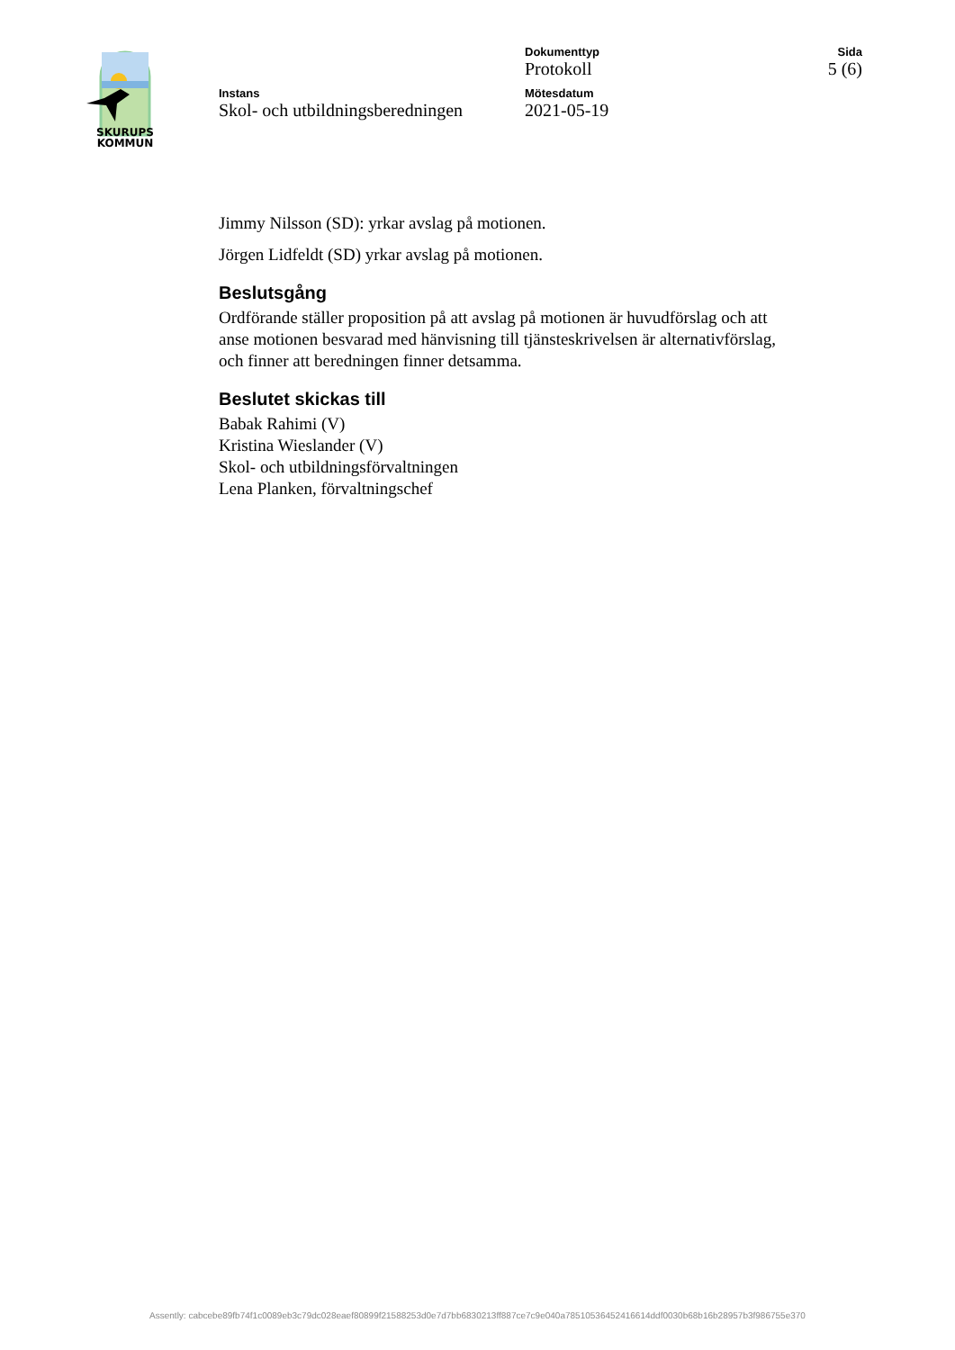SKURUPS
KOMMUN
Dokumenttyp
Protokoll
Sida
5 (6)
Instans
Skol- och utbildningsberedningen
Mötesdatum
2021-05-19
Jimmy Nilsson (SD): yrkar avslag på motionen.
Jörgen Lidfeldt (SD) yrkar avslag på motionen.
Beslutsgång
Ordförande ställer proposition på att avslag på motionen är huvudförslag och att anse motionen besvarad med hänvisning till tjänsteskrivelsen är alternativförslag, och finner att beredningen finner detsamma.
Beslutet skickas till
Babak Rahimi (V)
Kristina Wieslander (V)
Skol- och utbildningsförvaltningen
Lena Planken, förvaltningschef
Assently: cabcebe89fb74f1c0089eb3c79dc028eaef80899f21588253d0e7d7bb6830213ff887ce7c9e040a78510536452416614ddf0030b68b16b28957b3f986755e370